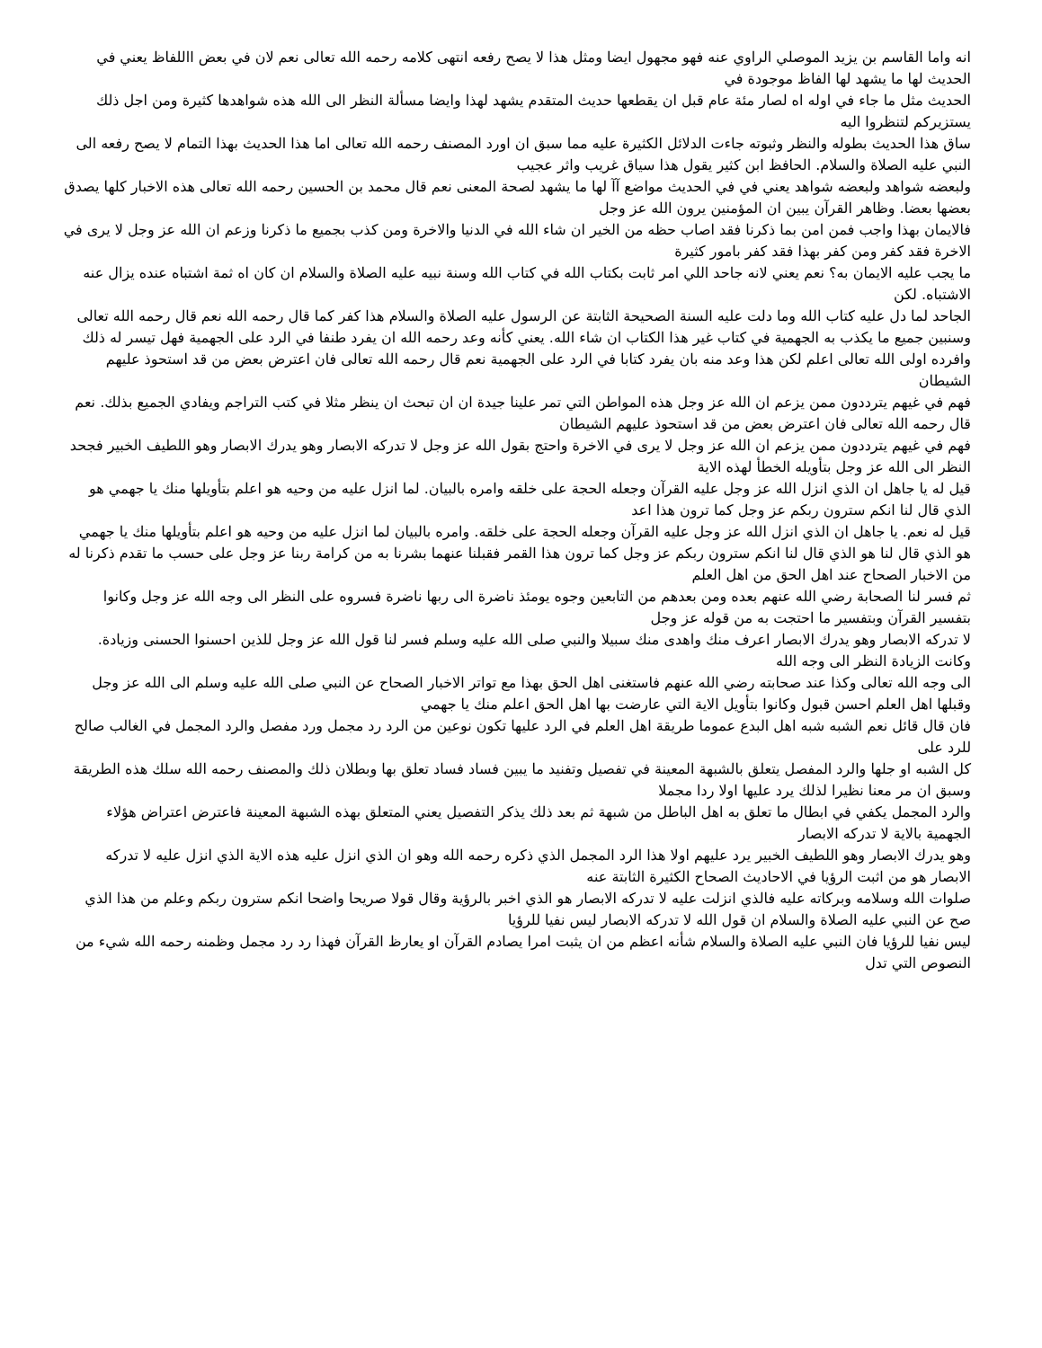انه واما القاسم بن يزيد الموصلي الراوي عنه فهو مجهول ايضا ومثل هذا لا يصح رفعه انتهى كلامه رحمه الله تعالى نعم لان في بعض االلفاظ يعني في الحديث لها ما يشهد لها الفاظ موجودة في
الحديث مثل ما جاء في اوله اه لصار مئة عام قبل ان يقطعها حديث المتقدم يشهد لهذا وايضا مسألة النظر الى الله هذه شواهدها كثيرة ومن اجل ذلك يستزيركم لتنظروا اليه
ساق هذا الحديث بطوله والنظر وثبوته جاءت الدلائل الكثيرة عليه مما سبق ان اورد المصنف رحمه الله تعالى اما هذا الحديث بهذا التمام لا يصح رفعه الى النبي عليه الصلاة والسلام. الحافظ ابن كثير يقول هذا سياق غريب واثر عجيب
ولبعضه شواهد ولبعضه شواهد يعني في في الحديث مواضع آآ لها ما يشهد لصحة المعنى نعم قال محمد بن الحسين رحمه الله تعالى هذه الاخبار كلها يصدق بعضها بعضا. وظاهر القرآن يبين ان المؤمنين يرون الله عز وجل
فالايمان بهذا واجب فمن امن بما ذكرنا فقد اصاب حظه من الخير ان شاء الله في الدنيا والاخرة ومن كذب بجميع ما ذكرنا وزعم ان الله عز وجل لا يرى في الاخرة فقد كفر ومن كفر بهذا فقد كفر بامور كثيرة
ما يجب عليه الايمان به؟ نعم يعني لانه جاحد اللي امر ثابت بكتاب الله في كتاب الله وسنة نبيه عليه الصلاة والسلام ان كان اه ثمة اشتباه عنده يزال عنه الاشتباه. لكن
الجاحد لما دل عليه كتاب الله وما دلت عليه السنة الصحيحة الثابتة عن الرسول عليه الصلاة والسلام هذا كفر كما قال رحمه الله نعم قال رحمه الله تعالى وسنبين جميع ما يكذب به الجهمية في كتاب غير هذا الكتاب ان شاء الله. يعني كأنه وعد رحمه الله ان يفرد طنفا في الرد على الجهمية فهل تيسر له ذلك وافرده اولى الله تعالى اعلم لكن هذا وعد منه بان يفرد كتابا في الرد على الجهمية نعم قال رحمه الله تعالى فان اعترض بعض من قد استحوذ عليهم الشيطان
فهم في غيهم يترددون ممن يزعم ان الله عز وجل هذه المواطن التي تمر علينا جيدة ان ان تبحث ان ينظر مثلا في كتب التراجم ويفادي الجميع بذلك. نعم قال رحمه الله تعالى فان اعترض بعض من قد استحوذ عليهم الشيطان
فهم في غيهم يترددون ممن يزعم ان الله عز وجل لا يرى في الاخرة واحتج بقول الله عز وجل لا تدركه الابصار وهو يدرك الابصار وهو اللطيف الخبير فجحد النظر الى الله عز وجل بتأويله الخطأ لهذه الاية
قيل له يا جاهل ان الذي انزل الله عز وجل عليه القرآن وجعله الحجة على خلقه وامره بالبيان. لما انزل عليه من وحيه هو اعلم بتأويلها منك يا جهمي هو الذي قال لنا انكم سترون ربكم عز وجل كما ترون هذا اعد
قيل له نعم. يا جاهل ان الذي انزل الله عز وجل عليه القرآن وجعله الحجة على خلقه. وامره بالبيان لما انزل عليه من وحيه هو اعلم بتأويلها منك يا جهمي
هو الذي قال لنا هو الذي قال لنا انكم سترون ربكم عز وجل كما ترون هذا القمر فقبلنا عنهما بشرنا به من كرامة ربنا عز وجل على حسب ما تقدم ذكرنا له من الاخبار الصحاح عند اهل الحق من اهل العلم
ثم فسر لنا الصحابة رضي الله عنهم بعده ومن بعدهم من التابعين وجوه يومئذ ناضرة الى ربها ناضرة فسروه على النظر الى وجه الله عز وجل وكانوا بتفسير القرآن وبتفسير ما احتجت به من قوله عز وجل
لا تدركه الابصار وهو يدرك الابصار اعرف منك واهدى منك سبيلا والنبي صلى الله عليه وسلم فسر لنا قول الله عز وجل للذين احسنوا الحسنى وزيادة. وكانت الزيادة النظر الى وجه الله
الى وجه الله تعالى وكذا عند صحابته رضي الله عنهم فاستغنى اهل الحق بهذا مع تواتر الاخبار الصحاح عن النبي صلى الله عليه وسلم الى الله عز وجل وقبلها اهل العلم احسن قبول وكانوا بتأويل الاية التي عارضت بها اهل الحق اعلم منك يا جهمي
فان قال قائل نعم الشبه شبه اهل البدع عموما طريقة اهل العلم في الرد عليها تكون نوعين من الرد رد مجمل ورد مفصل والرد المجمل في الغالب صالح للرد على
كل الشبه او جلها والرد المفصل يتعلق بالشبهة المعينة في تفصيل وتفنيد ما يبين فساد فساد تعلق بها وبطلان ذلك والمصنف رحمه الله سلك هذه الطريقة وسبق ان مر معنا نظيرا لذلك يرد عليها اولا ردا مجملا
والرد المجمل يكفي في ابطال ما تعلق به اهل الباطل من شبهة ثم بعد ذلك يذكر التفصيل يعني المتعلق بهذه الشبهة المعينة فاعترض اعتراض هؤلاء الجهمية بالاية لا تدركه الابصار
وهو يدرك الابصار وهو اللطيف الخبير يرد عليهم اولا هذا الرد المجمل الذي ذكره رحمه الله وهو ان الذي انزل عليه هذه الاية الذي انزل عليه لا تدركه الابصار هو من اثبت الرؤيا في الاحاديث الصحاح الكثيرة الثابتة عنه
صلوات الله وسلامه وبركاته عليه فالذي انزلت عليه لا تدركه الابصار هو الذي اخبر بالرؤية وقال قولا صريحا واضحا انكم سترون ربكم وعلم من هذا الذي صح عن النبي عليه الصلاة والسلام ان قول الله لا تدركه الابصار ليس نفيا للرؤيا
ليس نفيا للرؤيا فان النبي عليه الصلاة والسلام شأنه اعظم من ان يثبت امرا يصادم القرآن او يعارظ القرآن فهذا رد رد مجمل وظمنه رحمه الله شيء من النصوص التي تدل